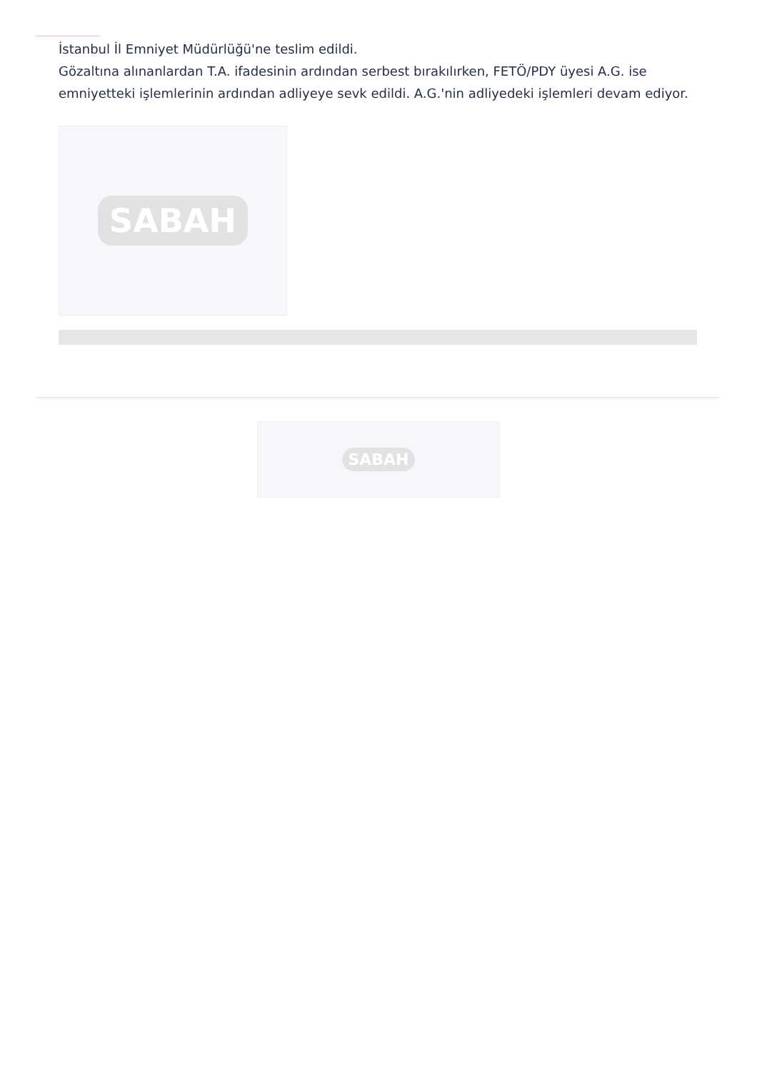İstanbul İl Emniyet Müdürlüğü'ne teslim edildi.
Gözaltına alınanlardan T.A. ifadesinin ardından serbest bırakılırken, FETÖ/PDY üyesi A.G. ise emniyetteki işlemlerinin ardından adliyeye sevk edildi. A.G.'nin adliyedeki işlemleri devam ediyor.
SABAH
SABAH